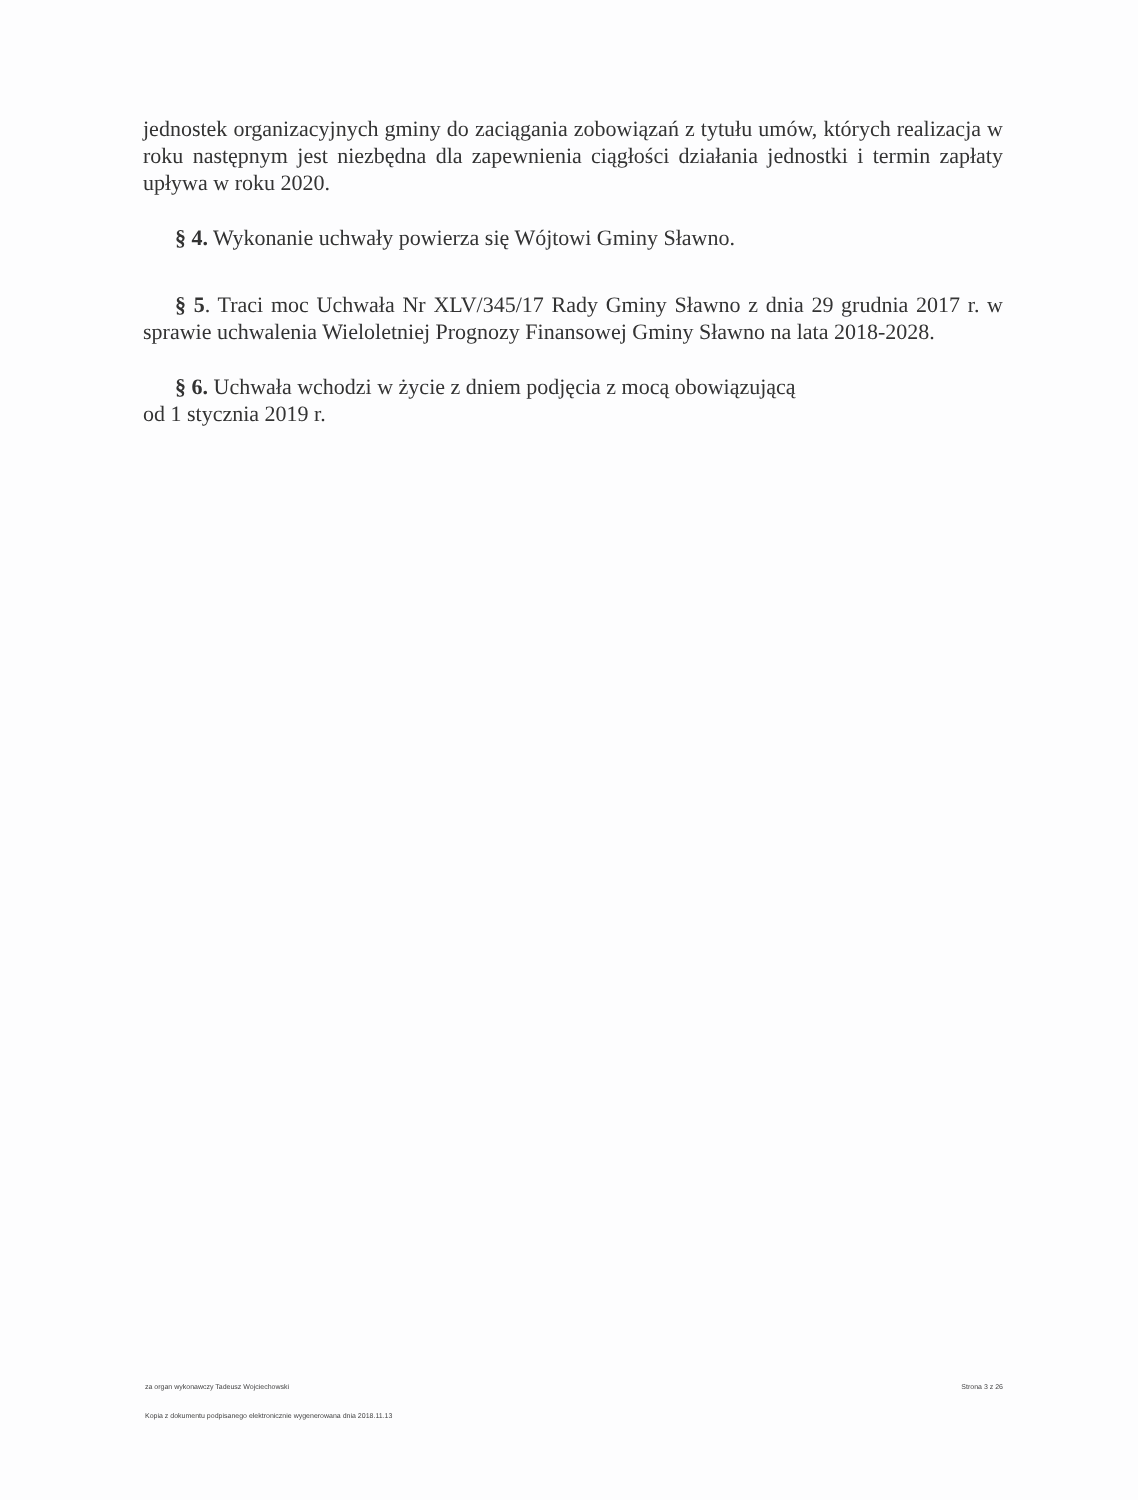jednostek organizacyjnych gminy do zaciągania zobowiązań z tytułu umów, których realizacja w roku następnym jest niezbędna dla zapewnienia ciągłości działania jednostki i termin zapłaty upływa w roku 2020.
§ 4. Wykonanie uchwały powierza się Wójtowi Gminy Sławno.
§ 5. Traci moc Uchwała Nr XLV/345/17 Rady Gminy Sławno z dnia 29 grudnia 2017 r. w sprawie uchwalenia Wieloletniej Prognozy Finansowej Gminy Sławno na lata 2018-2028.
§ 6. Uchwała wchodzi w życie z dniem podjęcia z mocą obowiązującą
od 1 stycznia 2019 r.
za organ wykonawczy Tadeusz Wojciechowski Strona 3 z 26
Kopia z dokumentu podpisanego elektronicznie wygenerowana dnia 2018.11.13